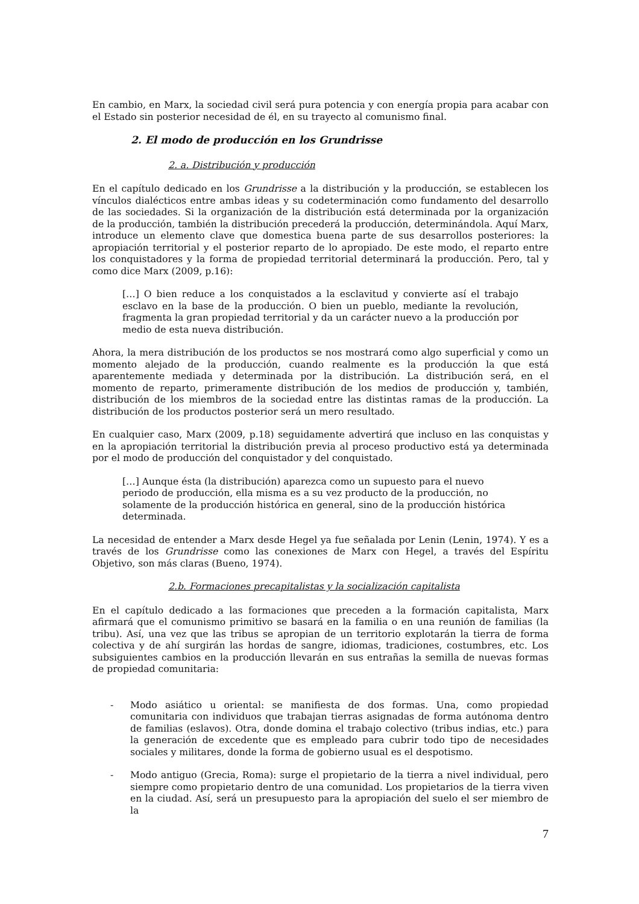En cambio, en Marx, la sociedad civil será pura potencia y con energía propia para acabar con el Estado sin posterior necesidad de él, en su trayecto al comunismo final.
2. El modo de producción en los Grundrisse
2. a. Distribución y producción
En el capítulo dedicado en los Grundrisse a la distribución y la producción, se establecen los vínculos dialécticos entre ambas ideas y su codeterminación como fundamento del desarrollo de las sociedades. Si la organización de la distribución está determinada por la organización de la producción, también la distribución precederá la producción, determinándola. Aquí Marx, introduce un elemento clave que domestica buena parte de sus desarrollos posteriores: la apropiación territorial y el posterior reparto de lo apropiado. De este modo, el reparto entre los conquistadores y la forma de propiedad territorial determinará la producción. Pero, tal y como dice Marx (2009, p.16):
[…] O bien reduce a los conquistados a la esclavitud y convierte así el trabajo esclavo en la base de la producción. O bien un pueblo, mediante la revolución, fragmenta la gran propiedad territorial y da un carácter nuevo a la producción por medio de esta nueva distribución.
Ahora, la mera distribución de los productos se nos mostrará como algo superficial y como un momento alejado de la producción, cuando realmente es la producción la que está aparentemente mediada y determinada por la distribución. La distribución será, en el momento de reparto, primeramente distribución de los medios de producción y, también, distribución de los miembros de la sociedad entre las distintas ramas de la producción. La distribución de los productos posterior será un mero resultado.
En cualquier caso, Marx (2009, p.18) seguidamente advertirá que incluso en las conquistas y en la apropiación territorial la distribución previa al proceso productivo está ya determinada por el modo de producción del conquistador y del conquistado.
[…] Aunque ésta (la distribución) aparezca como un supuesto para el nuevo periodo de producción, ella misma es a su vez producto de la producción, no solamente de la producción histórica en general, sino de la producción histórica determinada.
La necesidad de entender a Marx desde Hegel ya fue señalada por Lenin (Lenin, 1974). Y es a través de los Grundrisse como las conexiones de Marx con Hegel, a través del Espíritu Objetivo, son más claras (Bueno, 1974).
2.b. Formaciones precapitalistas y la socialización capitalista
En el capítulo dedicado a las formaciones que preceden a la formación capitalista, Marx afirmará que el comunismo primitivo se basará en la familia o en una reunión de familias (la tribu). Así, una vez que las tribus se apropian de un territorio explotarán la tierra de forma colectiva y de ahí surgirán las hordas de sangre, idiomas, tradiciones, costumbres, etc. Los subsiguientes cambios en la producción llevarán en sus entrañas la semilla de nuevas formas de propiedad comunitaria:
- Modo asiático u oriental: se manifiesta de dos formas. Una, como propiedad comunitaria con individuos que trabajan tierras asignadas de forma autónoma dentro de familias (eslavos). Otra, donde domina el trabajo colectivo (tribus indias, etc.) para la generación de excedente que es empleado para cubrir todo tipo de necesidades sociales y militares, donde la forma de gobierno usual es el despotismo.
- Modo antiguo (Grecia, Roma): surge el propietario de la tierra a nivel individual, pero siempre como propietario dentro de una comunidad. Los propietarios de la tierra viven en la ciudad. Así, será un presupuesto para la apropiación del suelo el ser miembro de la
7